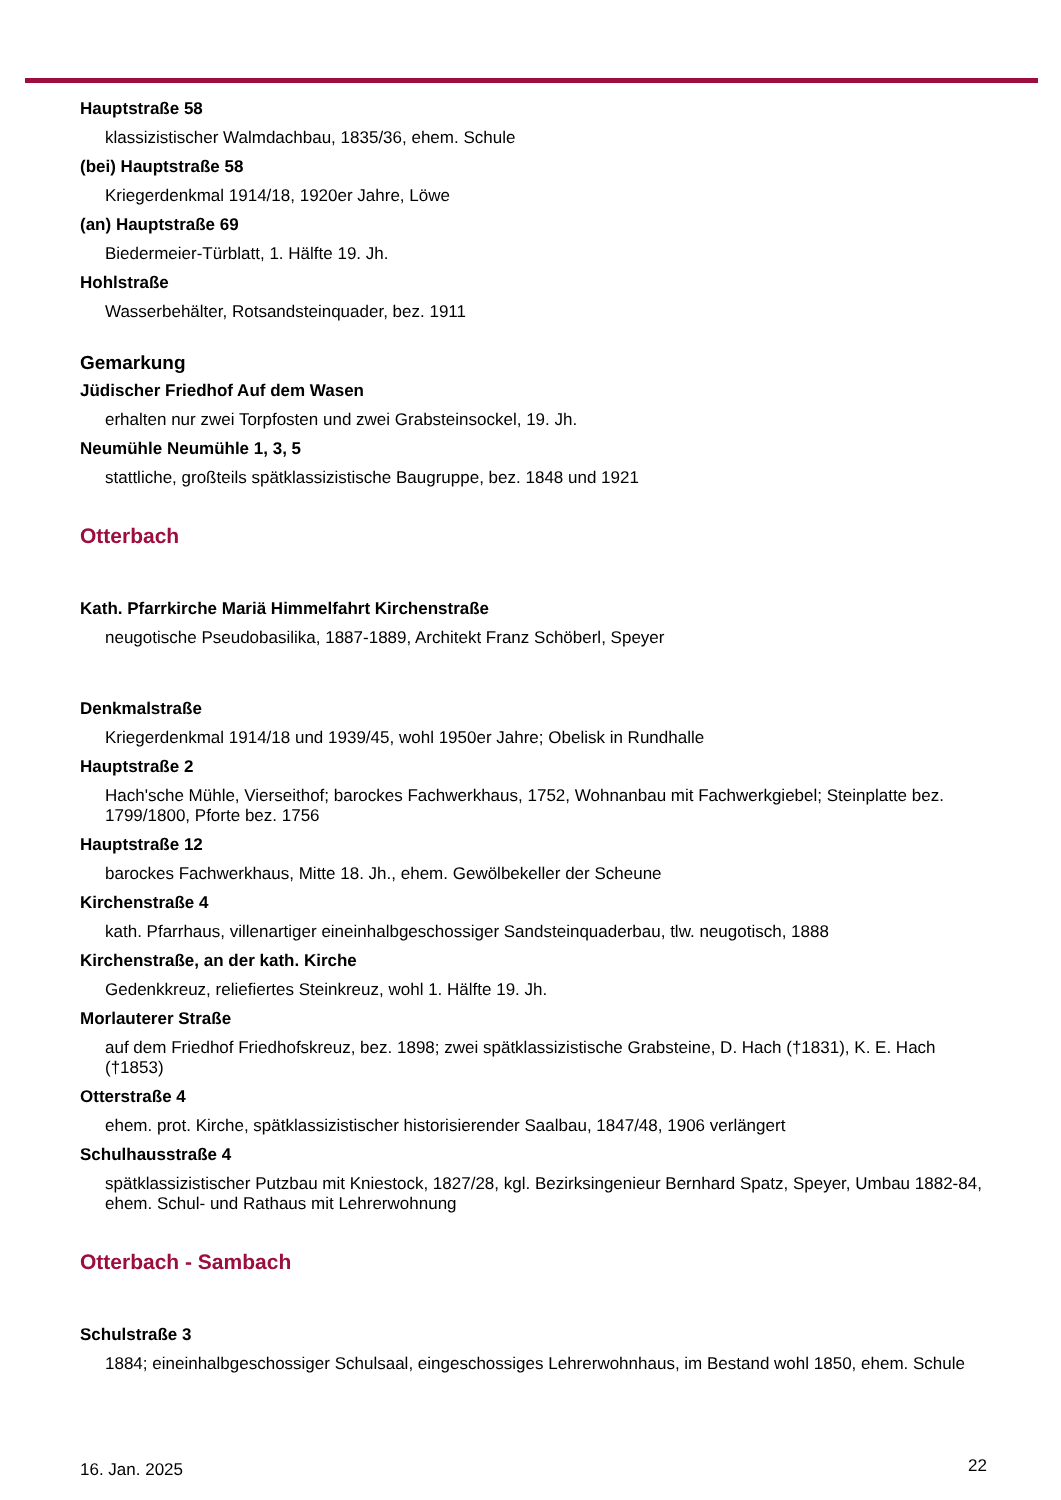Hauptstraße 58
klassizistischer Walmdachbau, 1835/36, ehem. Schule
(bei) Hauptstraße 58
Kriegerdenkmal 1914/18, 1920er Jahre, Löwe
(an) Hauptstraße 69
Biedermeier-Türblatt, 1. Hälfte 19. Jh.
Hohlstraße
Wasserbehälter, Rotsandsteinquader, bez. 1911
Gemarkung
Jüdischer Friedhof Auf dem Wasen
erhalten nur zwei Torpfosten und zwei Grabsteinsockel, 19. Jh.
Neumühle Neumühle 1, 3, 5
stattliche, großteils spätklassizistische Baugruppe, bez. 1848 und 1921
Otterbach
Kath. Pfarrkirche Mariä Himmelfahrt Kirchenstraße
neugotische Pseudobasilika, 1887-1889, Architekt Franz Schöberl, Speyer
Denkmalstraße
Kriegerdenkmal 1914/18 und 1939/45, wohl 1950er Jahre; Obelisk in Rundhalle
Hauptstraße 2
Hach'sche Mühle, Vierseithof; barockes Fachwerkhaus, 1752, Wohnanbau mit Fachwerkgiebel; Steinplatte bez. 1799/1800, Pforte bez. 1756
Hauptstraße 12
barockes Fachwerkhaus, Mitte 18. Jh., ehem. Gewölbekeller der Scheune
Kirchenstraße 4
kath. Pfarrhaus, villenartiger eineinhalbgeschossiger Sandsteinquaderbau, tlw. neugotisch, 1888
Kirchenstraße, an der kath. Kirche
Gedenkkreuz, reliefiertes Steinkreuz, wohl 1. Hälfte 19. Jh.
Morlauterer Straße
auf dem Friedhof Friedhofskreuz, bez. 1898; zwei spätklassizistische Grabsteine, D. Hach (†1831), K. E. Hach (†1853)
Otterstraße 4
ehem. prot. Kirche, spätklassizistischer historisierender Saalbau, 1847/48, 1906 verlängert
Schulhausstraße 4
spätklassizistischer Putzbau mit Kniestock, 1827/28, kgl. Bezirksingenieur Bernhard Spatz, Speyer, Umbau 1882-84, ehem. Schul- und Rathaus mit Lehrerwohnung
Otterbach - Sambach
Schulstraße 3
1884; eineinhalbgeschossiger Schulsaal, eingeschossiges Lehrerwohnhaus, im Bestand wohl 1850, ehem. Schule
16. Jan. 2025 22